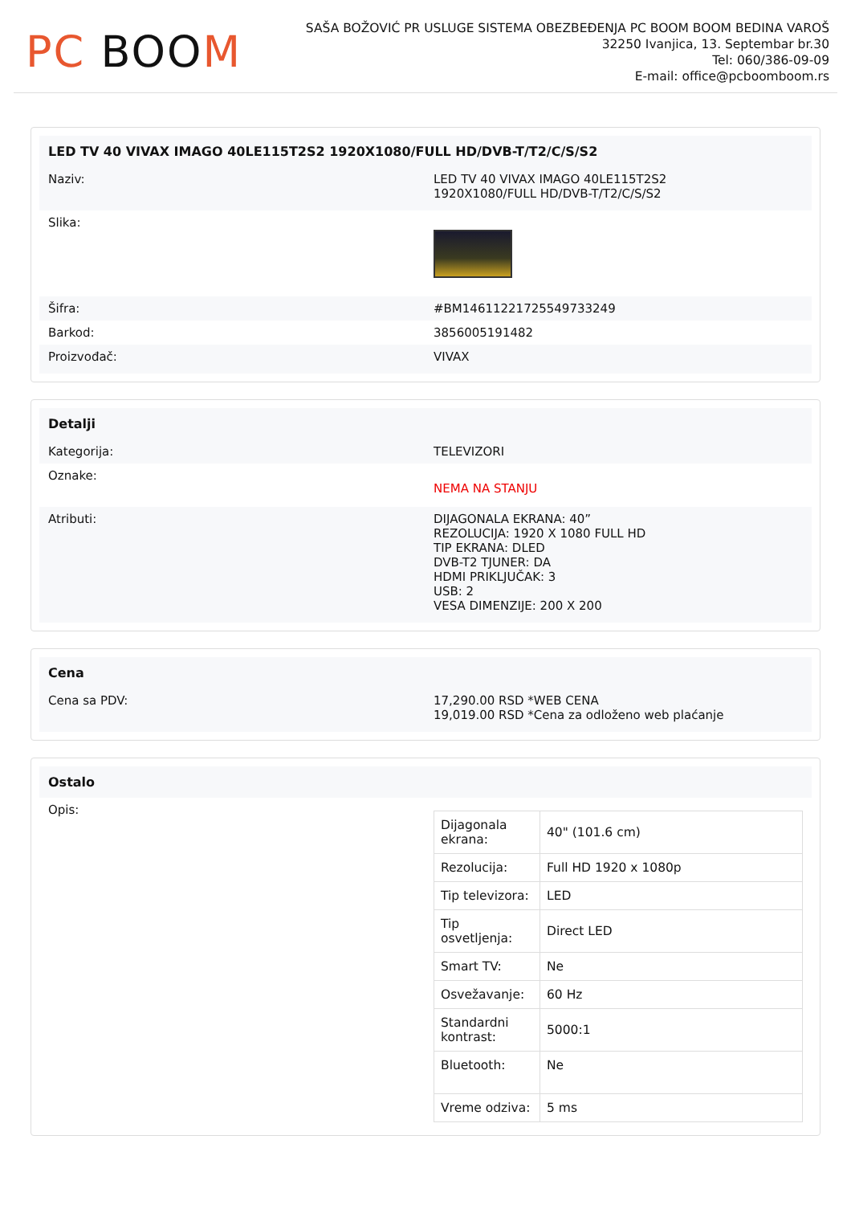PC BOOM
SAŠA BOŽOVIĆ PR USLUGE SISTEMA OBEZBEĐENJA PC BOOM BOOM BEDINA VAROŠ
32250 Ivanjica, 13. Septembar br.30
Tel: 060/386-09-09
E-mail: office@pcboomboom.rs
LED TV 40 VIVAX IMAGO 40LE115T2S2 1920X1080/FULL HD/DVB-T/T2/C/S/S2
Naziv: LED TV 40 VIVAX IMAGO 40LE115T2S2
1920X1080/FULL HD/DVB-T/T2/C/S/S2
Slika:
Šifra: #BM14611221725549733249
Barkod: 3856005191482
Proizvođač: VIVAX
Detalji
Kategorija: TELEVIZORI
Oznake:
NEMA NA STANJU
Atributi: DIJAGONALA EKRANA: 40”
REZOLUCIJA: 1920 X 1080 FULL HD
TIP EKRANA: DLED
DVB-T2 TJUNER: DA
HDMI PRIKLJUČAK: 3
USB: 2
VESA DIMENZIJE: 200 X 200
Cena
Cena sa PDV: 17,290.00 RSD *WEB CENA
19,019.00 RSD *Cena za odloženo web plaćanje
Ostalo
Opis:
| Dijagonala ekrana: | 40" (101.6 cm) |
| Rezolucija: | Full HD 1920 x 1080p |
| Tip televizora: | LED |
| Tip osvetljenja: | Direct LED |
| Smart TV: | Ne |
| Osvežavanje: | 60 Hz |
| Standardni kontrast: | 5000:1 |
| Bluetooth: | Ne |
| Vreme odziva: | 5 ms |